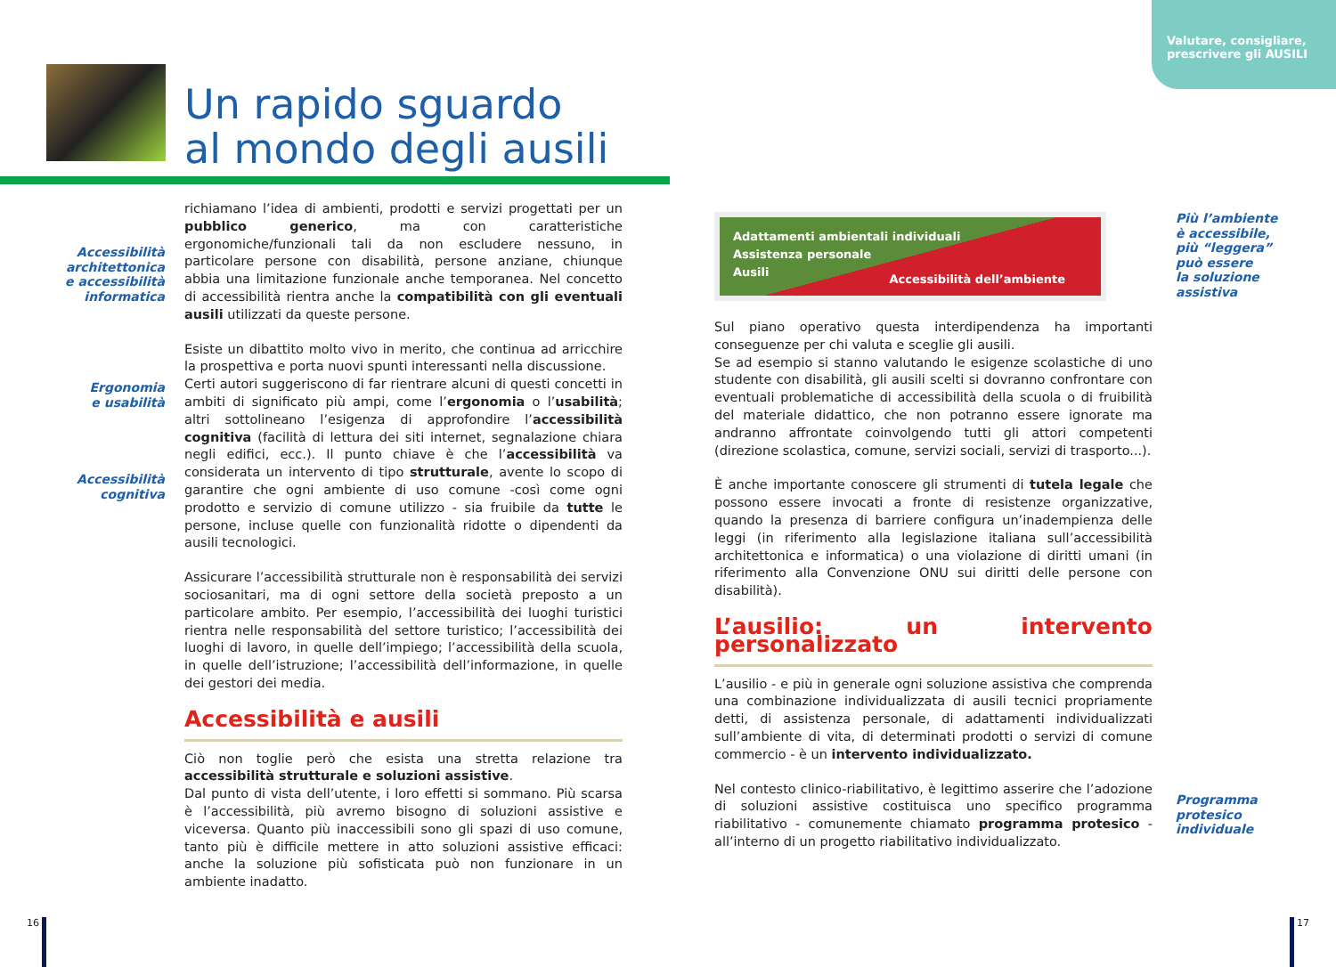Valutare, consigliare,
prescrivere gli AUSILI
Un rapido sguardo
al mondo degli ausili
Accessibilità architettonica e accessibilità informatica
Ergonomia
e usabilità
Accessibilità
cognitiva
richiamano l’idea di ambienti, prodotti e servizi progettati per un pubblico generico, ma con caratteristiche ergonomiche/funzionali tali da non escludere nessuno, in particolare persone con disabilità, persone anziane, chiunque abbia una limitazione funzionale anche temporanea. Nel concetto di accessibilità rientra anche la compatibilità con gli eventuali ausili utilizzati da queste persone.
Esiste un dibattito molto vivo in merito, che continua ad arricchire la prospettiva e porta nuovi spunti interessanti nella discussione.
Certi autori suggeriscono di far rientrare alcuni di questi concetti in ambiti di significato più ampi, come l’ergonomia o l’usabilità; altri sottolineano l’esigenza di approfondire l’accessibilità cognitiva (facilità di lettura dei siti internet, segnalazione chiara negli edifici, ecc.). Il punto chiave è che l’accessibilità va considerata un intervento di tipo strutturale, avente lo scopo di garantire che ogni ambiente di uso comune -così come ogni prodotto e servizio di comune utilizzo - sia fruibile da tutte le persone, incluse quelle con funzionalità ridotte o dipendenti da ausili tecnologici.
Assicurare l’accessibilità strutturale non è responsabilità dei servizi sociosanitari, ma di ogni settore della società preposto a un particolare ambito. Per esempio, l’accessibilità dei luoghi turistici rientra nelle responsabilità del settore turistico; l’accessibilità dei luoghi di lavoro, in quelle dell’impiego; l’accessibilità della scuola, in quelle dell’istruzione; l’accessibilità dell’informazione, in quelle dei gestori dei media.
Accessibilità e ausili
Ciò non toglie però che esista una stretta relazione tra accessibilità strutturale e soluzioni assistive.
Dal punto di vista dell’utente, i loro effetti si sommano. Più scarsa è l’accessibilità, più avremo bisogno di soluzioni assistive e viceversa. Quanto più inaccessibili sono gli spazi di uso comune, tanto più è difficile mettere in atto soluzioni assistive efficaci: anche la soluzione più sofisticata può non funzionare in un ambiente inadatto.
Più l’ambiente
è accessibile,
più “leggera”
può essere
la soluzione
assistiva
Programma
protesico
individuale
Adattamenti ambientali individuali
Assistenza personale
Ausili
Accessibilità dell’ambiente
Sul piano operativo questa interdipendenza ha importanti conseguenze per chi valuta e sceglie gli ausili.
Se ad esempio si stanno valutando le esigenze scolastiche di uno studente con disabilità, gli ausili scelti si dovranno confrontare con eventuali problematiche di accessibilità della scuola o di fruibilità del materiale didattico, che non potranno essere ignorate ma andranno affrontate coinvolgendo tutti gli attori competenti (direzione scolastica, comune, servizi sociali, servizi di trasporto...).
È anche importante conoscere gli strumenti di tutela legale che possono essere invocati a fronte di resistenze organizzative, quando la presenza di barriere configura un’inadempienza delle leggi (in riferimento alla legislazione italiana sull’accessibilità architettonica e informatica) o una violazione di diritti umani (in riferimento alla Convenzione ONU sui diritti delle persone con disabilità).
L’ausilio: un intervento personalizzato
L’ausilio - e più in generale ogni soluzione assistiva che comprenda una combinazione individualizzata di ausili tecnici propriamente detti, di assistenza personale, di adattamenti individualizzati sull’ambiente di vita, di determinati prodotti o servizi di comune commercio - è un intervento individualizzato.
Nel contesto clinico-riabilitativo, è legittimo asserire che l’adozione di soluzioni assistive costituisca uno specifico programma riabilitativo - comunemente chiamato programma protesico - all’interno di un progetto riabilitativo individualizzato.
16 17